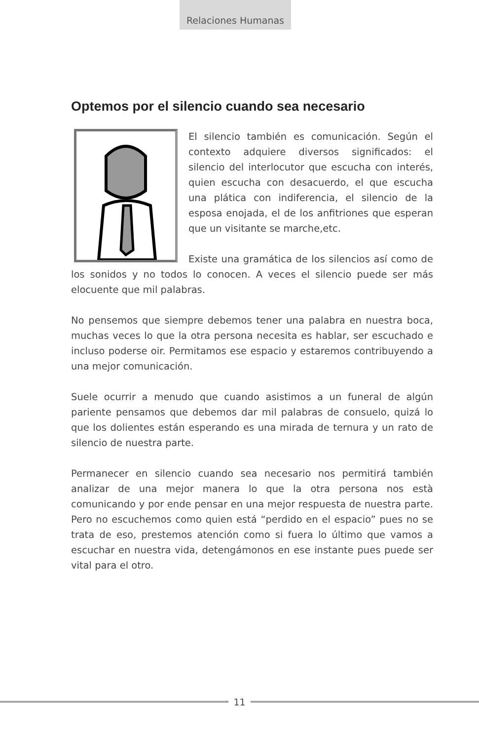Relaciones Humanas
Optemos por el silencio cuando sea necesario
El silencio también es comunicación. Según el contexto adquiere diversos significados: el silencio del interlocutor que escucha con interés, quien escucha con desacuerdo, el que escucha una plática con indiferencia, el silencio de la esposa enojada, el de los anfitriones que esperan que un visitante se marche,etc.
Existe una gramática de los silencios así como de los sonidos y no todos lo conocen. A veces el silencio puede ser más elocuente que mil palabras.
No pensemos que siempre debemos tener una palabra en nuestra boca, muchas veces lo que la otra persona necesita es hablar, ser escuchado e incluso poderse oir. Permitamos ese espacio y estaremos contribuyendo a una mejor comunicación.
Suele ocurrir a menudo que cuando asistimos a un funeral de algún pariente pensamos que debemos dar mil palabras de consuelo, quizá lo que los dolientes están esperando es una mirada de ternura y un rato de silencio de nuestra parte.
Permanecer en silencio cuando sea necesario nos permitirá también analizar de una mejor manera lo que la otra persona nos està comunicando y por ende pensar en una mejor respuesta de nuestra parte. Pero no escuchemos como quien está “perdido en el espacio” pues no se trata de eso, prestemos atención como si fuera lo último que vamos a escuchar en nuestra vida, detengámonos en ese instante pues puede ser vital para el otro.
11